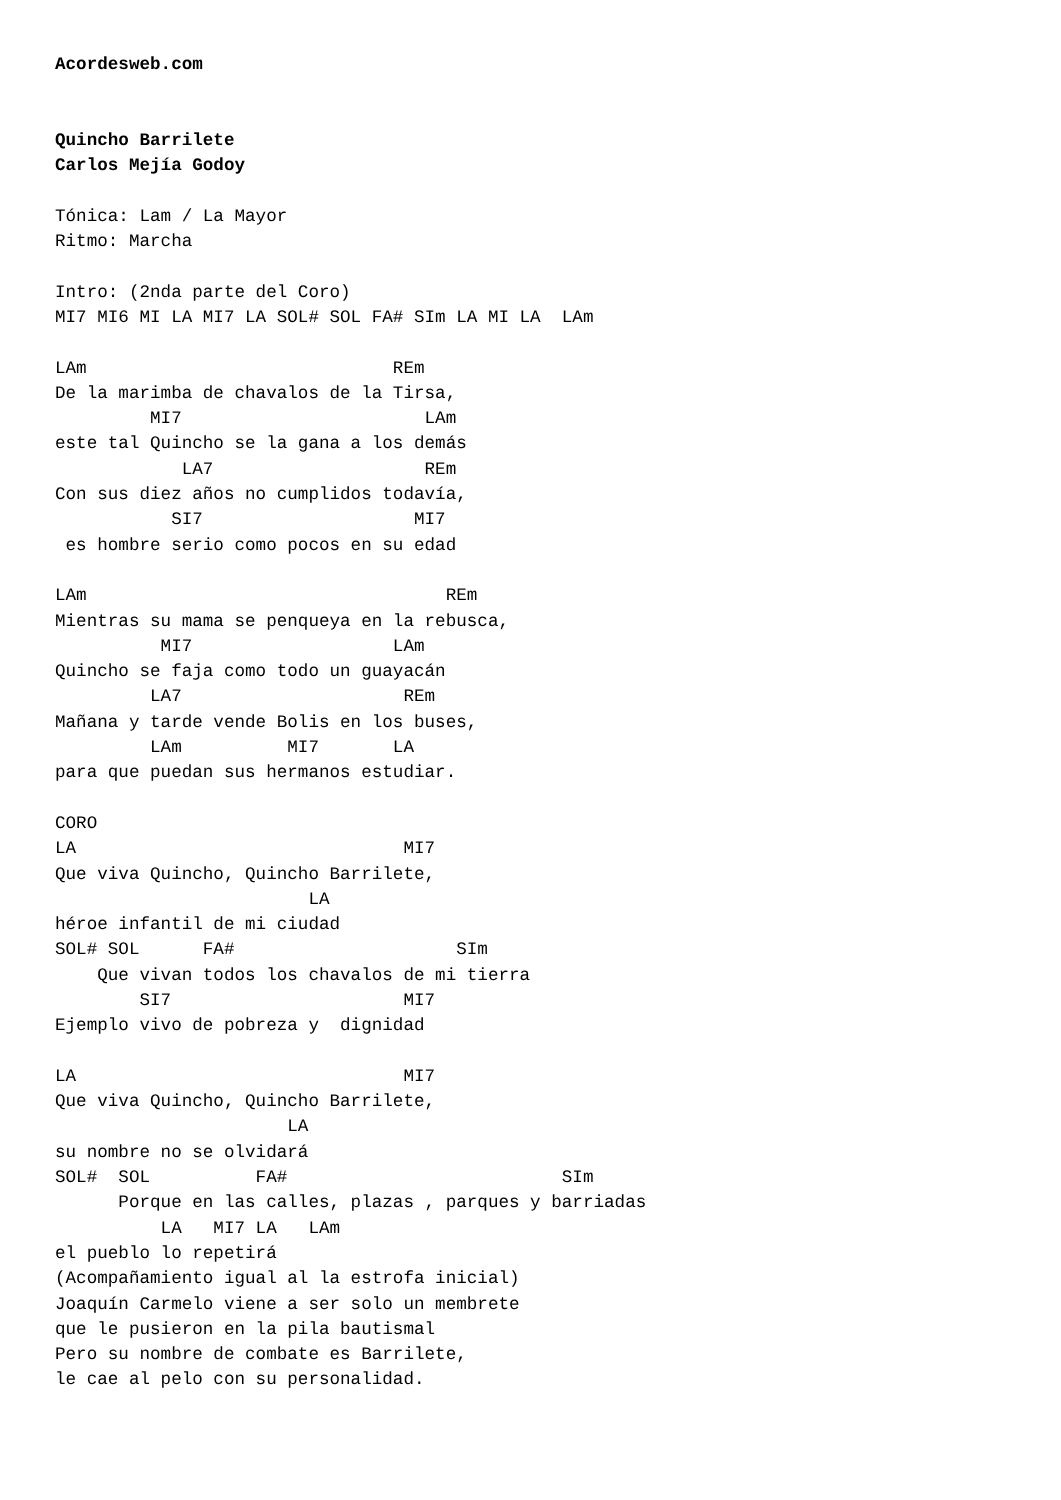Acordesweb.com


Quincho Barrilete
Carlos Mejía Godoy

Tónica: Lam / La Mayor
Ritmo: Marcha

Intro: (2nda parte del Coro)
MI7 MI6 MI LA MI7 LA SOL# SOL FA# SIm LA MI LA  LAm

LAm                             REm
De la marimba de chavalos de la Tirsa,
         MI7                       LAm
este tal Quincho se la gana a los demás
            LA7                    REm
Con sus diez años no cumplidos todavía,
           SI7                    MI7
 es hombre serio como pocos en su edad

LAm                                  REm
Mientras su mama se penqueya en la rebusca,
          MI7                   LAm
Quincho se faja como todo un guayacán
         LA7                     REm
Mañana y tarde vende Bolis en los buses,
         LAm          MI7       LA
para que puedan sus hermanos estudiar.

CORO
LA                               MI7
Que viva Quincho, Quincho Barrilete,
                        LA
héroe infantil de mi ciudad
SOL# SOL      FA#                     SIm
    Que vivan todos los chavalos de mi tierra
        SI7                      MI7
Ejemplo vivo de pobreza y  dignidad

LA                               MI7
Que viva Quincho, Quincho Barrilete,
                      LA
su nombre no se olvidará
SOL#  SOL          FA#                          SIm
      Porque en las calles, plazas , parques y barriadas
          LA   MI7 LA   LAm
el pueblo lo repetirá
(Acompañamiento igual al la estrofa inicial)
Joaquín Carmelo viene a ser solo un membrete
que le pusieron en la pila bautismal
Pero su nombre de combate es Barrilete,
le cae al pelo con su personalidad.